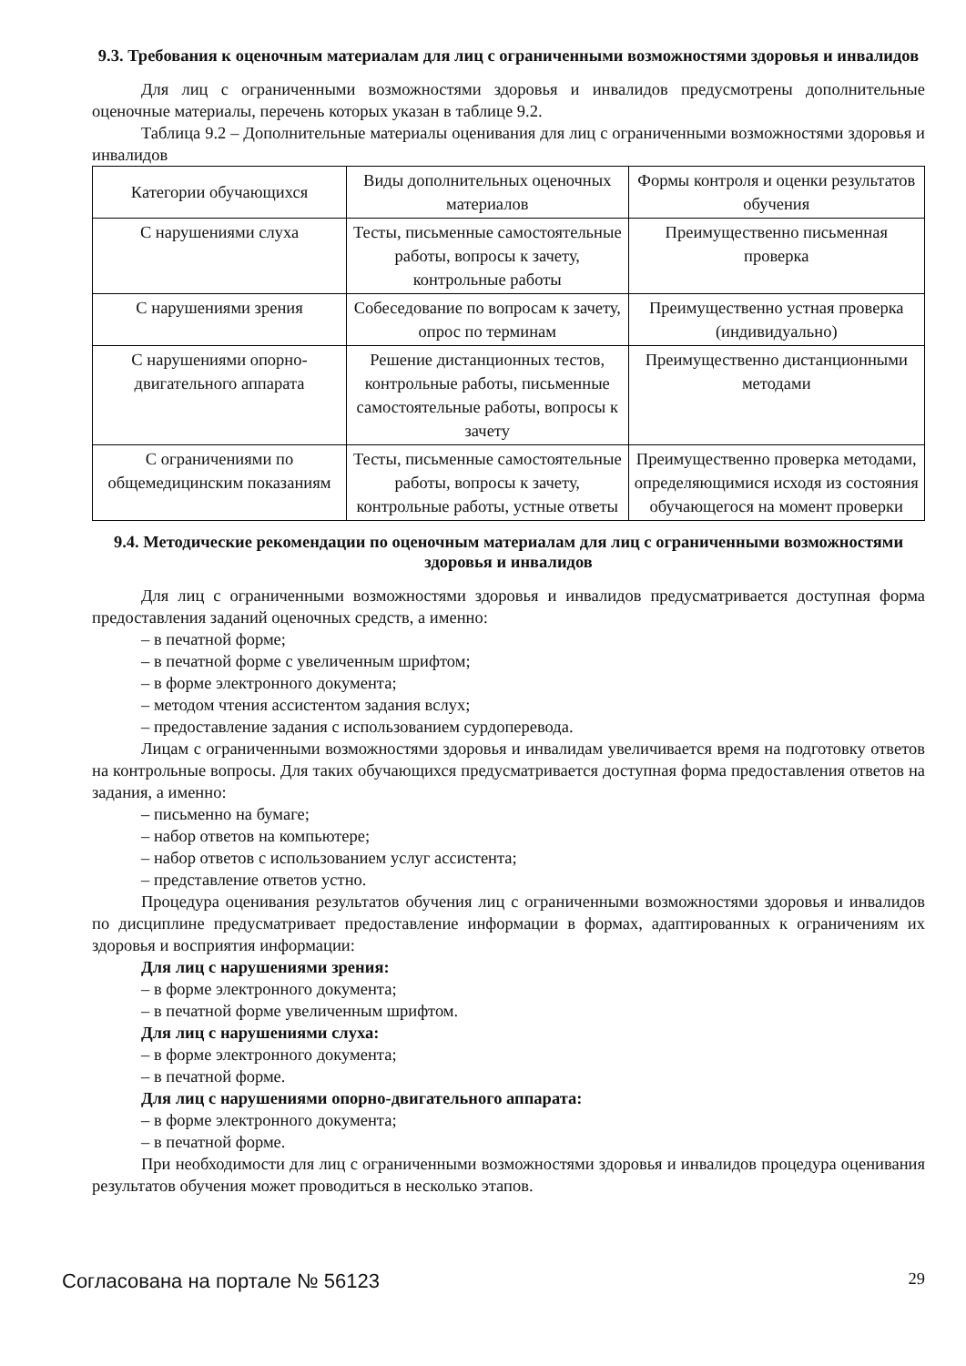9.3. Требования к оценочным материалам для лиц с ограниченными возможностями здоровья и инвалидов
Для лиц с ограниченными возможностями здоровья и инвалидов предусмотрены дополнительные оценочные материалы, перечень которых указан в таблице 9.2.
Таблица 9.2 – Дополнительные материалы оценивания для лиц с ограниченными возможностями здоровья и инвалидов
| Категории обучающихся | Виды дополнительных оценочных материалов | Формы контроля и оценки результатов обучения |
| С нарушениями слуха | Тесты, письменные самостоятельные работы, вопросы к зачету, контрольные работы | Преимущественно письменная проверка |
| С нарушениями зрения | Собеседование по вопросам к зачету, опрос по терминам | Преимущественно устная проверка (индивидуально) |
| С нарушениями опорно-двигательного аппарата | Решение дистанционных тестов, контрольные работы, письменные самостоятельные работы, вопросы к зачету | Преимущественно дистанционными методами |
| С ограничениями по общемедицинским показаниям | Тесты, письменные самостоятельные работы, вопросы к зачету, контрольные работы, устные ответы | Преимущественно проверка методами, определяющимися исходя из состояния обучающегося на момент проверки |
9.4. Методические рекомендации по оценочным материалам для лиц с ограниченными возможностями здоровья и инвалидов
Для лиц с ограниченными возможностями здоровья и инвалидов предусматривается доступная форма предоставления заданий оценочных средств, а именно:
– в печатной форме;
– в печатной форме с увеличенным шрифтом;
– в форме электронного документа;
– методом чтения ассистентом задания вслух;
– предоставление задания с использованием сурдоперевода.
Лицам с ограниченными возможностями здоровья и инвалидам увеличивается время на подготовку ответов на контрольные вопросы. Для таких обучающихся предусматривается доступная форма предоставления ответов на задания, а именно:
– письменно на бумаге;
– набор ответов на компьютере;
– набор ответов с использованием услуг ассистента;
– представление ответов устно.
Процедура оценивания результатов обучения лиц с ограниченными возможностями здоровья и инвалидов по дисциплине предусматривает предоставление информации в формах, адаптированных к ограничениям их здоровья и восприятия информации:
Для лиц с нарушениями зрения:
– в форме электронного документа;
– в печатной форме увеличенным шрифтом.
Для лиц с нарушениями слуха:
– в форме электронного документа;
– в печатной форме.
Для лиц с нарушениями опорно-двигательного аппарата:
– в форме электронного документа;
– в печатной форме.
При необходимости для лиц с ограниченными возможностями здоровья и инвалидов процедура оценивания результатов обучения может проводиться в несколько этапов.
Согласована на портале № 56123 29